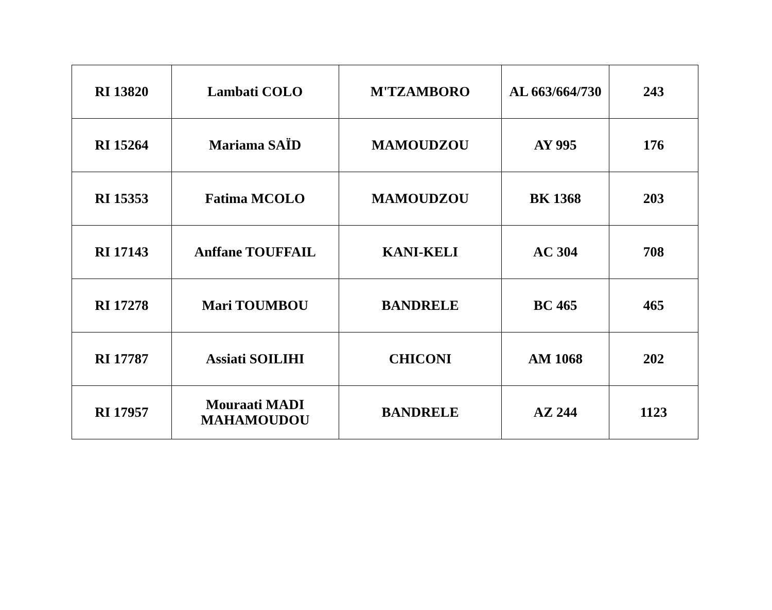| RI 13820 | Lambati COLO | M'TZAMBORO | AL 663/664/730 | 243 |
| RI 15264 | Mariama SAÏD | MAMOUDZOU | AY 995 | 176 |
| RI 15353 | Fatima MCOLO | MAMOUDZOU | BK 1368 | 203 |
| RI 17143 | Anffane TOUFFAIL | KANI-KELI | AC 304 | 708 |
| RI 17278 | Mari TOUMBOU | BANDRELE | BC 465 | 465 |
| RI 17787 | Assiati SOILIHI | CHICONI | AM 1068 | 202 |
| RI 17957 | Mouraati MADI MAHAMOUDOU | BANDRELE | AZ 244 | 1123 |